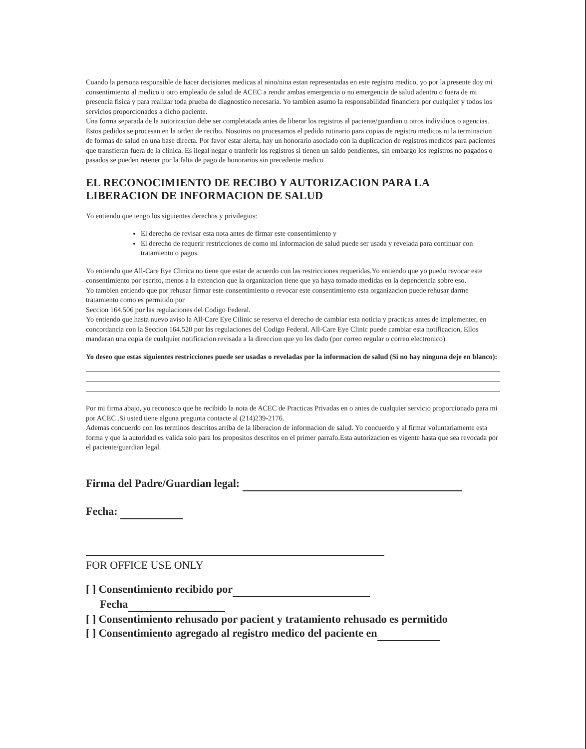Cuando la persona responsible de hacer decisiones medicas al nino/nina estan representadas en este registro medico, yo por la presente doy mi consentimiento al medico u otro empleado de salud de ACEC a rendir ambas emergencia o no emergencia de salud adentro o fuera de mi presencia fisica y para realizar toda prueba de diagnostico necesaria. Yo tambien asumo la responsabilidad financiera por cualquier y todos los servicios proporcionados a dicho paciente.
Una forma separada de la autorizacion debe ser completatada antes de liberar los registros al paciente/guardian u otros individuos o agencias. Estos pedidos se procesan en la orden de recibo. Nosotros no procesamos el pedido rutinario para copias de registro medicos ni la terminacion de formas de salud en una base directa. Por favor estar alerta, hay un honorario asociado con la duplicacion de registros medicos para pacientes que transfieran fuera de la clinica. Es ilegal negar o tranferir los registros si tienen un saldo pendientes, sin embargo los registros no pagados o pasados se pueden retener por la falta de pago de honorarios sin precedente medico
EL RECONOCIMIENTO DE RECIBO Y AUTORIZACION PARA LA LIBERACION DE INFORMACION DE SALUD
Yo entiendo que tengo los siguientes derechos y privilegios:
El derecho de revisar esta nota antes de firmar este consentimiento y
El derecho de requerir restricciones de como mi informacion de salud puede ser usada y revelada para continuar con tratamiento o pagos.
Yo entiendo que All-Care Eye Clinica no tiene que estar de acuerdo con las restricciones requeridas.Yo entiendo que yo puedo revocar este consentimiento por escrito, menos a la extencion que la organizacion tiene que ya haya tomado medidas en la dependencia sobre eso.
Yo tambien entiendo que por rehusar firmar este consentimiento o revocar este consentimiento esta organizacion puede rehusar darme tratamiento como es permitido por
Seccion 164.506 por las regulaciones del Codigo Federal.
Yo entiendo que hasta nuevo aviso la All-Care Eye Cilinic se reserva el derecho de cambiar esta noticia y practicas antes de implementer, en concordancia con la Seccion 164.520 por las regulaciones del Codigo Federal. All-Care Eye Clinic puede cambiar esta notificacion, Ellos mandaran una copia de cualquier notificacion revisada a la direccion que yo les dado (por correo regular o correo electronico).
Yo deseo que estas siguientes restricciones puede ser usadas o reveladas por la informacion de salud (Si no hay ninguna deje en blanco):
Por mi firma abajo, yo reconosco que he recibido la nota de ACEC de Practicas Privadas en o antes de cualquier servicio proporcionado para mi por ACEC .Si usted tiene alguna pregunta contacte al (214)239-2176.
Ademas concuerdo con los terminos descritos arriba de la liberacion de informacion de salud. Yo concuerdo y al firmar voluntariamente esta forma y que la autoridad es valida solo para los propositos descritos en el primer parrafo.Esta autorizacion es vigente hasta que sea revocada por el paciente/guardian legal.
Firma del Padre/Guardian legal:
Fecha:
FOR OFFICE USE ONLY
[ ] Consentimiento recibido por
Fecha
[ ] Consentimiento rehusado por pacient y tratamiento rehusado es permitido
[ ] Consentimiento agregado al registro medico del paciente en